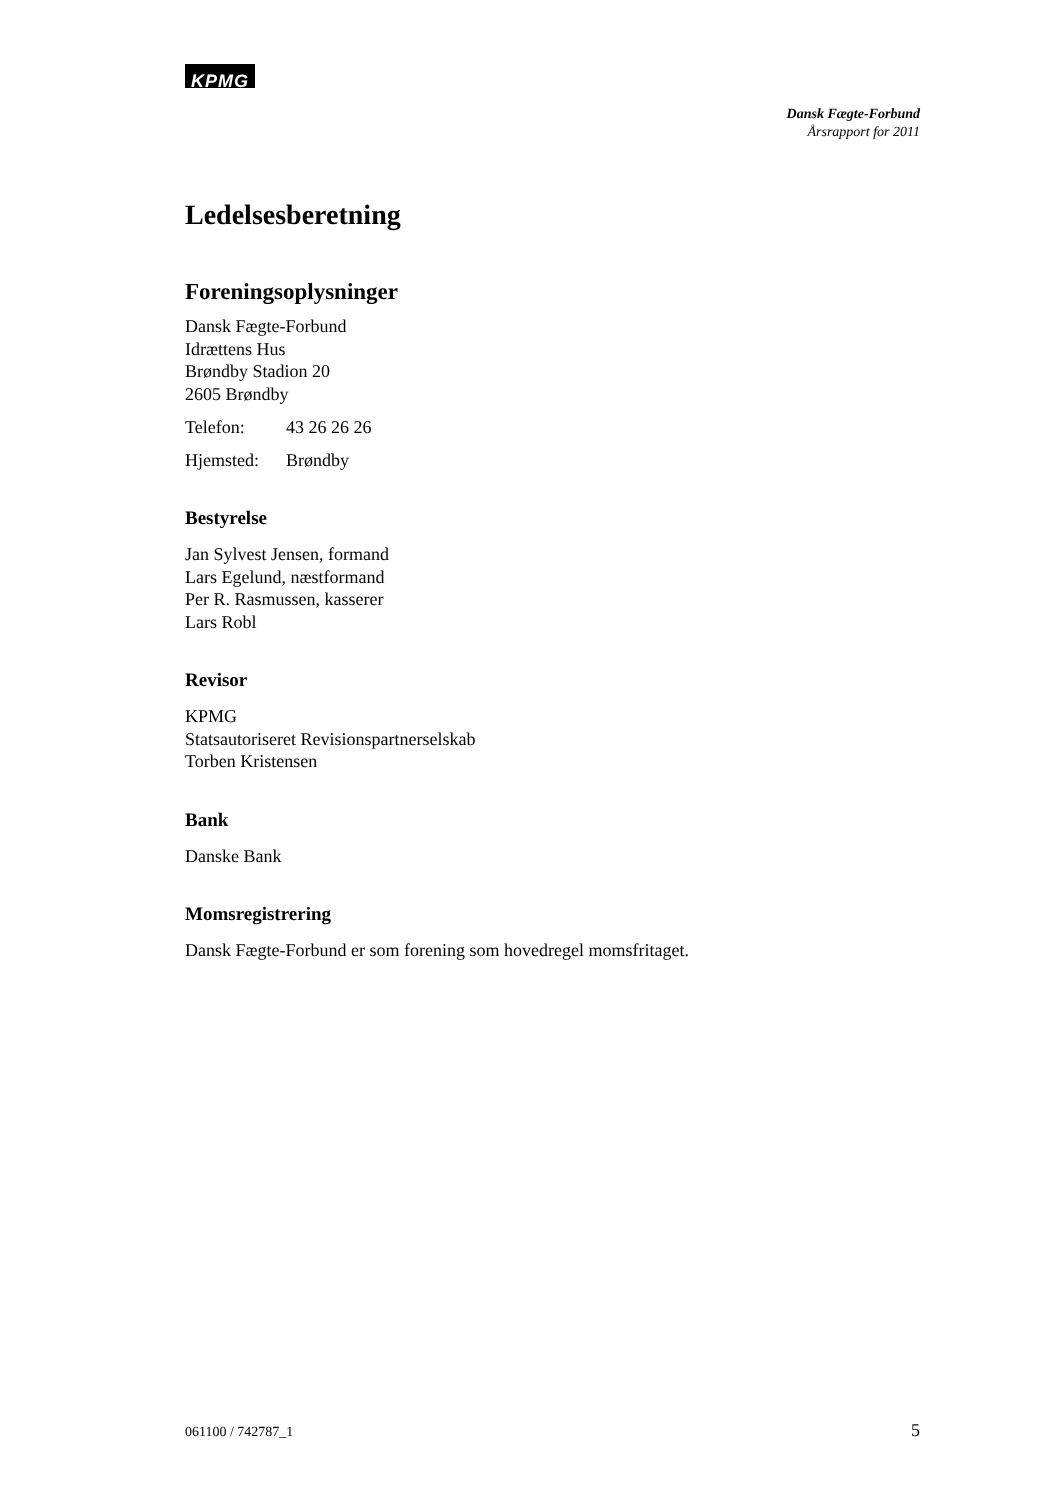KPMG
Dansk Fægte-Forbund
Årsrapport for 2011
Ledelsesberetning
Foreningsoplysninger
Dansk Fægte-Forbund
Idrættens Hus
Brøndby Stadion 20
2605 Brøndby
Telefon: 43 26 26 26
Hjemsted: Brøndby
Bestyrelse
Jan Sylvest Jensen, formand
Lars Egelund, næstformand
Per R. Rasmussen, kasserer
Lars Robl
Revisor
KPMG
Statsautoriseret Revisionspartnerselskab
Torben Kristensen
Bank
Danske Bank
Momsregistrering
Dansk Fægte-Forbund er som forening som hovedregel momsfritaget.
061100 / 742787_1 5